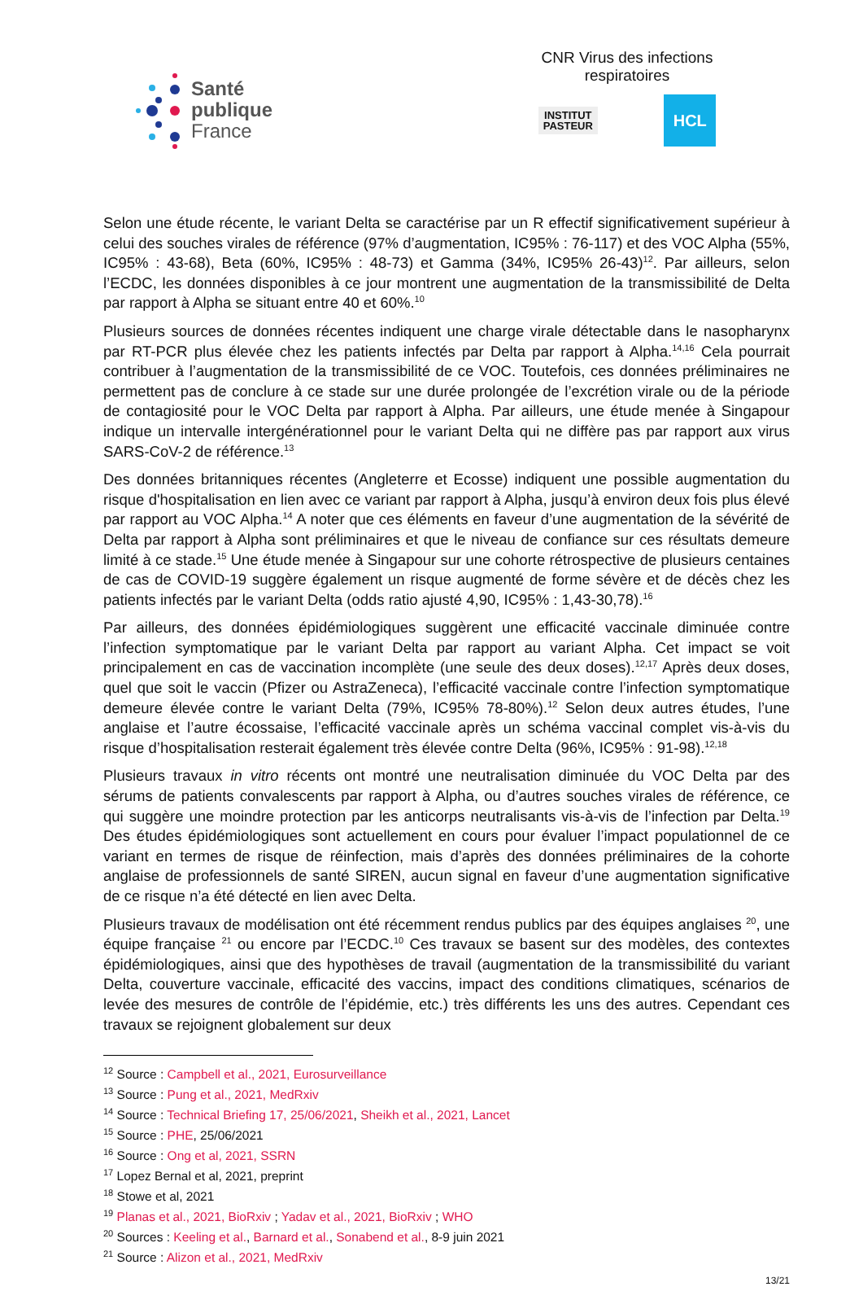Santé
publique
France
CNR Virus des infections respiratoires
INSTITUT
PASTEUR
HCL
Selon une étude récente, le variant Delta se caractérise par un R effectif significativement supérieur à celui des souches virales de référence (97% d’augmentation, IC95% : 76-117) et des VOC Alpha (55%, IC95% : 43-68), Beta (60%, IC95% : 48-73) et Gamma (34%, IC95% 26-43)<sup>12</sup>. Par ailleurs, selon l’ECDC, les données disponibles à ce jour montrent une augmentation de la transmissibilité de Delta par rapport à Alpha se situant entre 40 et 60%.<sup>10</sup>
Plusieurs sources de données récentes indiquent une charge virale détectable dans le nasopharynx par RT-PCR plus élevée chez les patients infectés par Delta par rapport à Alpha.<sup>14,16</sup> Cela pourrait contribuer à l’augmentation de la transmissibilité de ce VOC. Toutefois, ces données préliminaires ne permettent pas de conclure à ce stade sur une durée prolongée de l’excrétion virale ou de la période de contagiosité pour le VOC Delta par rapport à Alpha. Par ailleurs, une étude menée à Singapour indique un intervalle intergénérationnel pour le variant Delta qui ne diffère pas par rapport aux virus SARS-CoV-2 de référence.<sup>13</sup>
Des données britanniques récentes (Angleterre et Ecosse) indiquent une possible augmentation du risque d'hospitalisation en lien avec ce variant par rapport à Alpha, jusqu’à environ deux fois plus élevé par rapport au VOC Alpha.<sup>14</sup> A noter que ces éléments en faveur d’une augmentation de la sévérité de Delta par rapport à Alpha sont préliminaires et que le niveau de confiance sur ces résultats demeure limité à ce stade.<sup>15</sup> Une étude menée à Singapour sur une cohorte rétrospective de plusieurs centaines de cas de COVID-19 suggère également un risque augmenté de forme sévère et de décès chez les patients infectés par le variant Delta (odds ratio ajusté 4,90, IC95% : 1,43-30,78).<sup>16</sup>
Par ailleurs, des données épidémiologiques suggèrent une efficacité vaccinale diminuée contre l’infection symptomatique par le variant Delta par rapport au variant Alpha. Cet impact se voit principalement en cas de vaccination incomplète (une seule des deux doses).<sup>12,17</sup> Après deux doses, quel que soit le vaccin (Pfizer ou AstraZeneca), l’efficacité vaccinale contre l’infection symptomatique demeure élevée contre le variant Delta (79%, IC95% 78-80%).<sup>12</sup> Selon deux autres études, l’une anglaise et l’autre écossaise, l’efficacité vaccinale après un schéma vaccinal complet vis-à-vis du risque d’hospitalisation resterait également très élevée contre Delta (96%, IC95% : 91-98).<sup>12,18</sup>
Plusieurs travaux in vitro récents ont montré une neutralisation diminuée du VOC Delta par des sérums de patients convalescents par rapport à Alpha, ou d’autres souches virales de référence, ce qui suggère une moindre protection par les anticorps neutralisants vis-à-vis de l’infection par Delta.<sup>19</sup> Des études épidémiologiques sont actuellement en cours pour évaluer l’impact populationnel de ce variant en termes de risque de réinfection, mais d’après des données préliminaires de la cohorte anglaise de professionnels de santé SIREN, aucun signal en faveur d’une augmentation significative de ce risque n’a été détecté en lien avec Delta.
Plusieurs travaux de modélisation ont été récemment rendus publics par des équipes anglaises <sup>20</sup>, une équipe française <sup>21</sup> ou encore par l’ECDC.<sup>10</sup> Ces travaux se basent sur des modèles, des contextes épidémiologiques, ainsi que des hypothèses de travail (augmentation de la transmissibilité du variant Delta, couverture vaccinale, efficacité des vaccins, impact des conditions climatiques, scénarios de levée des mesures de contrôle de l’épidémie, etc.) très différents les uns des autres. Cependant ces travaux se rejoignent globalement sur deux
<sup>12</sup> Source : Campbell et al., 2021, Eurosurveillance
<sup>13</sup> Source : Pung et al., 2021, MedRxiv
<sup>14</sup> Source : Technical Briefing 17, 25/06/2021, Sheikh et al., 2021, Lancet
<sup>15</sup> Source : PHE, 25/06/2021
<sup>16</sup> Source : Ong et al, 2021, SSRN
<sup>17</sup> Lopez Bernal et al, 2021, preprint
<sup>18</sup> Stowe et al, 2021
<sup>19</sup> Planas et al., 2021, BioRxiv ; Yadav et al., 2021, BioRxiv ; WHO
<sup>20</sup> Sources : Keeling et al., Barnard et al., Sonabend et al., 8-9 juin 2021
<sup>21</sup> Source : Alizon et al., 2021, MedRxiv
13/21